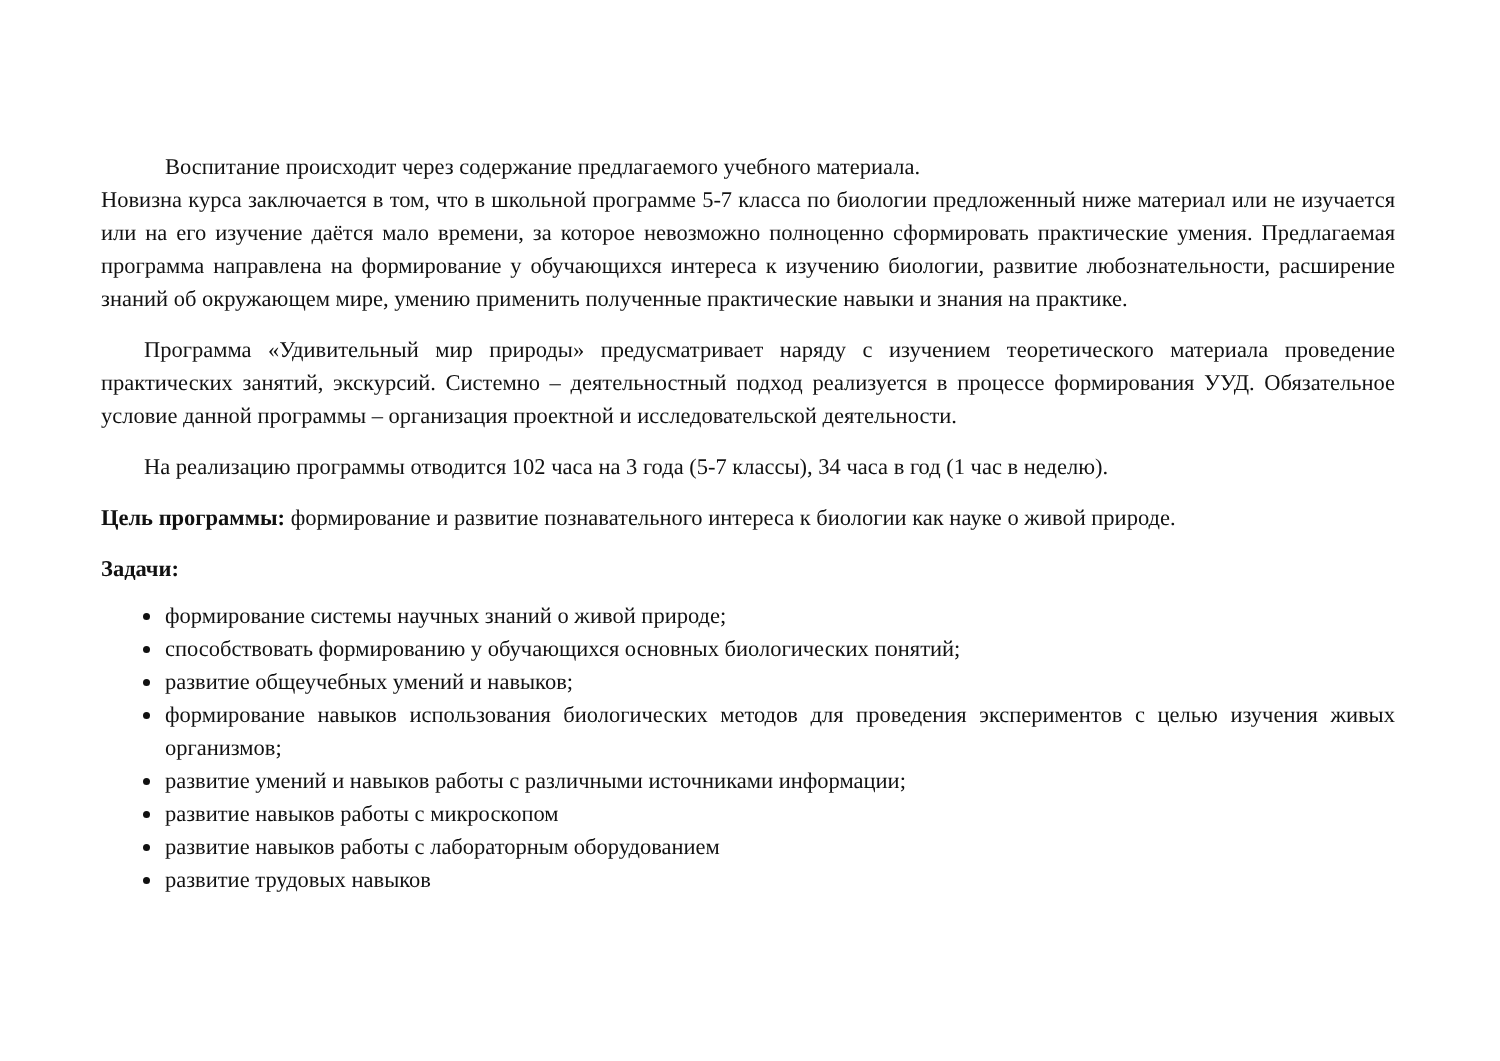Воспитание происходит через содержание предлагаемого учебного материала.
Новизна курса заключается в том, что в школьной программе 5-7 класса по биологии предложенный ниже материал или не изучается или на его изучение даётся мало времени, за которое невозможно полноценно сформировать практические умения. Предлагаемая программа направлена на формирование у обучающихся интереса к изучению биологии, развитие любознательности, расширение знаний об окружающем мире, умению применить полученные практические навыки и знания на практике.
Программа «Удивительный мир природы» предусматривает наряду с изучением теоретического материала проведение практических занятий, экскурсий. Системно – деятельностный подход реализуется в процессе формирования УУД. Обязательное условие данной программы – организация проектной и исследовательской деятельности.
На реализацию программы отводится 102 часа на 3 года (5-7 классы), 34 часа в год (1 час в неделю).
Цель программы: формирование и развитие познавательного интереса к биологии как науке о живой природе.
Задачи:
формирование системы научных знаний о живой природе;
способствовать формированию у обучающихся основных биологических понятий;
развитие общеучебных умений и навыков;
формирование навыков использования биологических методов для проведения экспериментов с целью изучения живых организмов;
развитие умений и навыков работы с различными источниками информации;
развитие навыков работы с микроскопом
развитие навыков работы с лабораторным оборудованием
развитие трудовых навыков